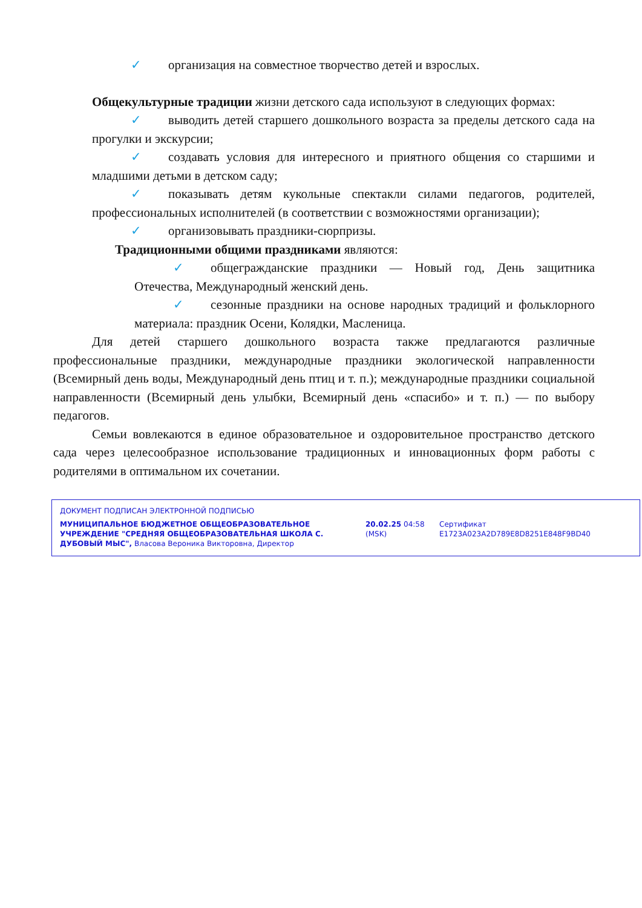✓ организация на совместное творчество детей и взрослых.
Общекультурные традиции жизни детского сада используют в следующих формах:
✓ выводить детей старшего дошкольного возраста за пределы детского сада на прогулки и экскурсии;
✓ создавать условия для интересного и приятного общения со старшими и младшими детьми в детском саду;
✓ показывать детям кукольные спектакли силами педагогов, родителей, профессиональных исполнителей (в соответствии с возможностями организации);
✓ организовывать праздники-сюрпризы.
Традиционными общими праздниками являются:
✓ общегражданские праздники — Новый год, День защитника Отечества, Международный женский день.
✓ сезонные праздники на основе народных традиций и фольклорного материала: праздник Осени, Колядки, Масленица.
Для детей старшего дошкольного возраста также предлагаются различные профессиональные праздники, международные праздники экологической направленности (Всемирный день воды, Международный день птиц и т. п.); международные праздники социальной направленности (Всемирный день улыбки, Всемирный день «спасибо» и т. п.) — по выбору педагогов.
Семьи вовлекаются в единое образовательное и оздоровительное пространство детского сада через целесообразное использование традиционных и инновационных форм работы с родителями в оптимальном их сочетании.
ДОКУМЕНТ ПОДПИСАН ЭЛЕКТРОННОЙ ПОДПИСЬЮ
МУНИЦИПАЛЬНОЕ БЮДЖЕТНОЕ ОБЩЕОБРАЗОВАТЕЛЬНОЕ УЧРЕЖДЕНИЕ "СРЕДНЯЯ ОБЩЕОБРАЗОВАТЕЛЬНАЯ ШКОЛА С. ДУБОВЫЙ МЫС", Власова Вероника Викторовна, Директор
20.02.25 04:58 (MSK)
Сертификат E1723A023A2D789E8D8251E848F9BD40